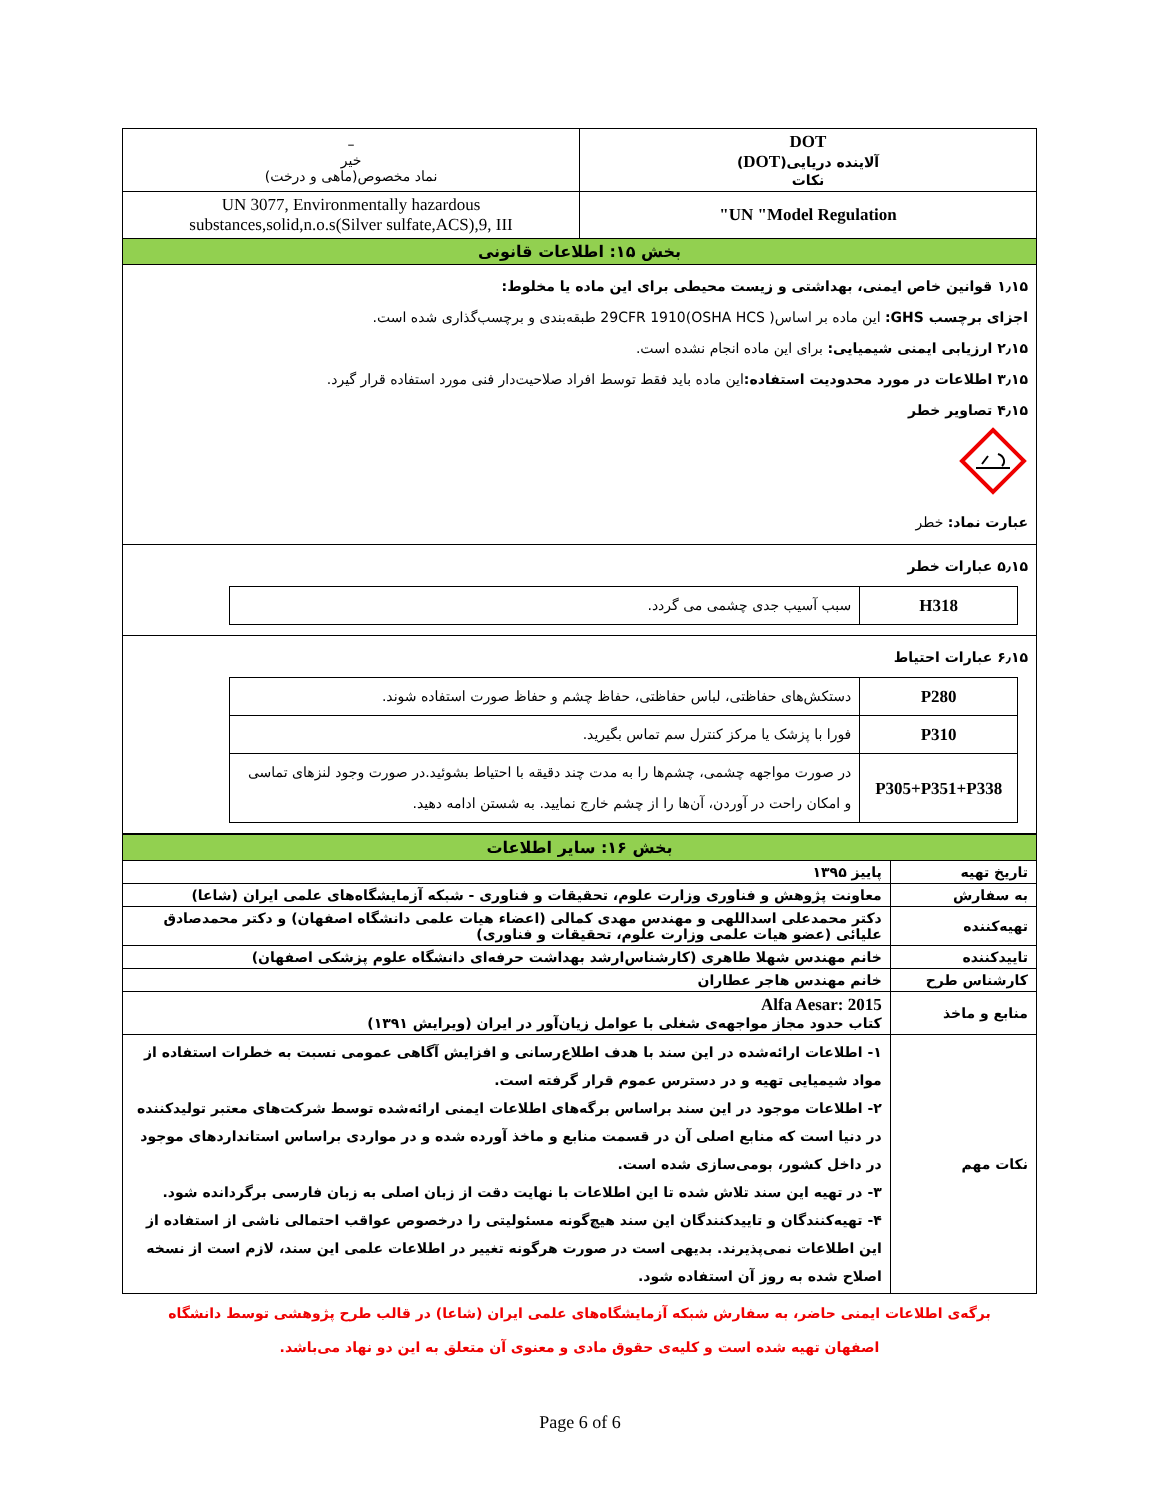| DOT آلاینده دریایی( DOT ) نکات | – خیر نماد مخصوص(ماهی و درخت) |
| UN "Model Regulation" | UN 3077, Environmentally hazardous substances,solid,n.o.s(Silver sulfate,ACS),9, III |
| بخش ۱۵: اطلاعات قانونی | |
۱٫۱۵ قوانین خاص ایمنی، بهداشتی و زیست محیطی برای این ماده یا مخلوط:
اجزای برچسب GHS: این ماده بر اساس( 29CFR 1910(OSHA HCS طبقه‌بندی و برچسب‌گذاری شده است.
۲٫۱۵ ارزیابی ایمنی شیمیایی: برای این ماده انجام نشده است.
۳٫۱۵ اطلاعات در مورد محدودیت استفاده: این ماده باید فقط توسط افراد صلاحیت‌دار فنی مورد استفاده قرار گیرد.
۴٫۱۵ تصاویر خطر
عبارت نماد: خطر
۵٫۱۵ عبارات خطر
| H318 | سبب آسیب جدی چشمی می گردد. |
۶٫۱۵ عبارات احتیاط
| P280 | دستکش‌های حفاظتی، لباس حفاظتی، حفاظ چشم و حفاظ صورت استفاده شوند. |
| P310 | فورا با پزشک یا مرکز کنترل سم تماس بگیرید. |
| P305+P351+P338 | در صورت مواجهه چشمی، چشم‌ها را به مدت چند دقیقه با احتیاط بشوئید.در صورت وجود لنزهای تماسی و امکان راحت در آوردن، آن‌ها را از چشم خارج نمایید. به شستن ادامه دهید. |
| بخش ۱۶: سایر اطلاعات | |
| تاریخ تهیه | پاییز ۱۳۹۵ |
| به سفارش | معاونت پژوهش و فناوری وزارت علوم، تحقیقات و فناوری - شبکه آزمایشگاه‌های علمی ایران (شاعا) |
| تهیه‌کننده | دکتر محمدعلی اسداللهی و مهندس مهدی کمالی (اعضاء هیات علمی دانشگاه اصفهان) و دکتر محمدصادق علیائی (عضو هیات علمی وزارت علوم، تحقیقات و فناوری) |
| تاییدکننده | خانم مهندس شهلا طاهری (کارشناس‌ارشد بهداشت حرفه‌ای دانشگاه علوم پزشکی اصفهان) |
| کارشناس طرح | خانم مهندس هاجر عطاران |
| منابع و ماخذ | Alfa Aesar: 2015 کتاب حدود مجاز مواجهه‌ی شغلی با عوامل زیان‌آور در ایران (ویرایش ۱۳۹۱) |
| نکات مهم | ۱- اطلاعات ارائه‌شده در این سند با هدف اطلاع‌رسانی و افزایش آگاهی عمومی نسبت به خطرات استفاده از مواد شیمیایی تهیه و در دسترس عموم قرار گرفته است. ۲- اطلاعات موجود در این سند براساس برگه‌های اطلاعات ایمنی ارائه‌شده توسط شرکت‌های معتبر تولیدکننده در دنیا است که منابع اصلی آن در قسمت منابع و ماخذ آورده شده و در مواردی براساس استانداردهای موجود در داخل کشور، بومی‌سازی شده است. ۳- در تهیه این سند تلاش شده تا این اطلاعات با نهایت دقت از زبان اصلی به زبان فارسی برگردانده شود. ۴- تهیه‌کنندگان و تاییدکنندگان این سند هیچ‌گونه مسئولیتی را درخصوص عواقب احتمالی ناشی از استفاده از این اطلاعات نمی‌پذیرند. بدیهی است در صورت هرگونه تغییر در اطلاعات علمی این سند، لازم است از نسخه اصلاح شده به روز آن استفاده شود. |
برگه‌ی اطلاعات ایمنی حاضر، به سفارش شبکه آزمایشگاه‌های علمی ایران (شاعا) در قالب طرح پژوهشی توسط دانشگاه
اصفهان تهیه شده است و کلیه‌ی حقوق مادی و معنوی آن متعلق به این دو نهاد می‌باشد.
Page 6 of 6